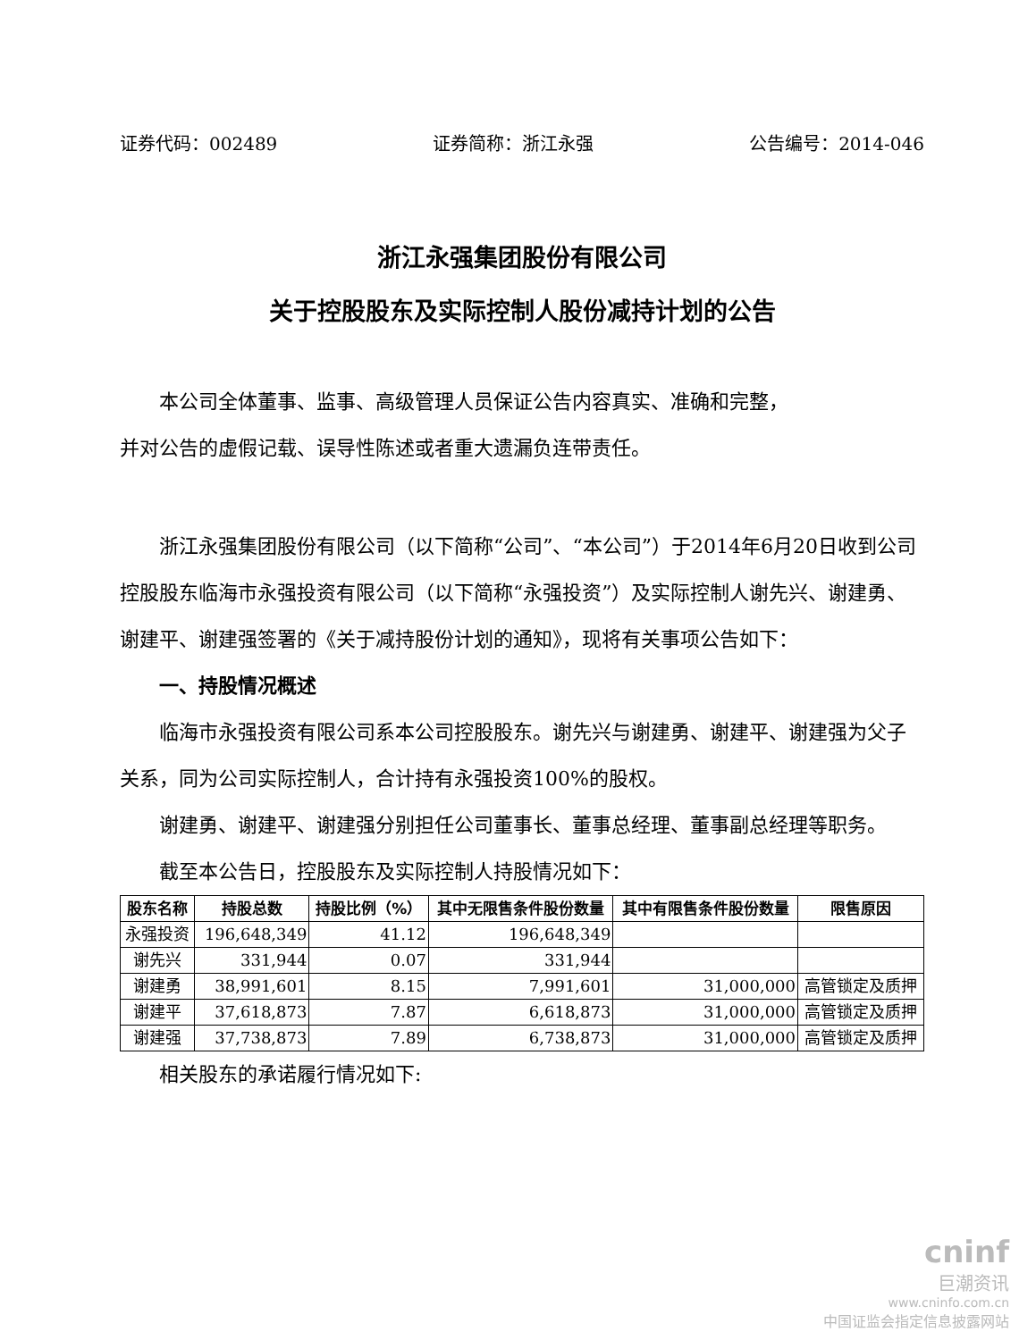证券代码：002489 证券简称：浙江永强 公告编号：2014-046
浙江永强集团股份有限公司
关于控股股东及实际控制人股份减持计划的公告
本公司全体董事、监事、高级管理人员保证公告内容真实、准确和完整，
并对公告的虚假记载、误导性陈述或者重大遗漏负连带责任。
浙江永强集团股份有限公司（以下简称“公司”、“本公司”）于2014年6月20日收到公司控股股东临海市永强投资有限公司（以下简称“永强投资”）及实际控制人谢先兴、谢建勇、谢建平、谢建强签署的《关于减持股份计划的通知》，现将有关事项公告如下：
一、持股情况概述
临海市永强投资有限公司系本公司控股股东。谢先兴与谢建勇、谢建平、谢建强为父子关系，同为公司实际控制人，合计持有永强投资100%的股权。
谢建勇、谢建平、谢建强分别担任公司董事长、董事总经理、董事副总经理等职务。
截至本公告日，控股股东及实际控制人持股情况如下：
| 股东名称 | 持股总数 | 持股比例（%） | 其中无限售条件股份数量 | 其中有限售条件股份数量 | 限售原因 |
| --- | --- | --- | --- | --- | --- |
| 永强投资 | 196,648,349 | 41.12 | 196,648,349 | | |
| 谢先兴 | 331,944 | 0.07 | 331,944 | | |
| 谢建勇 | 38,991,601 | 8.15 | 7,991,601 | 31,000,000 | 高管锁定及质押 |
| 谢建平 | 37,618,873 | 7.87 | 6,618,873 | 31,000,000 | 高管锁定及质押 |
| 谢建强 | 37,738,873 | 7.89 | 6,738,873 | 31,000,000 | 高管锁定及质押 |
相关股东的承诺履行情况如下:
cninf
巨潮资讯
www.cninfo.com.cn
中国证监会指定信息披露网站